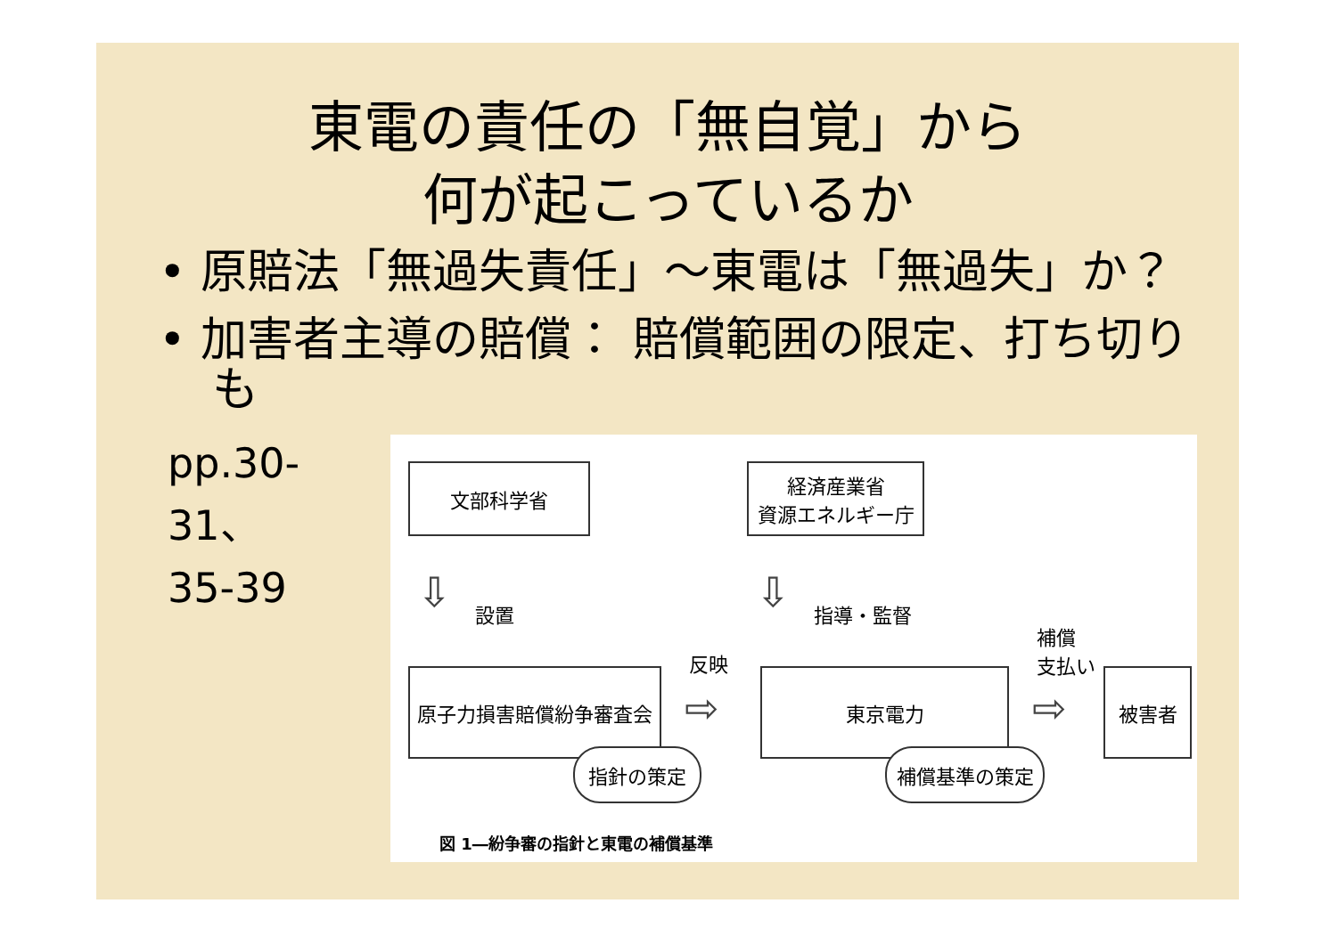東電の責任の「無自覚」から
何が起こっているか
• 原賠法「無過失責任」～東電は「無過失」か？
• 加害者主導の賠償： 賠償範囲の限定、打ち切りも
pp.30-31、
35-39
文部科学省
経済産業省
資源エネルギー庁
⇩ 設置 ⇩ 指導・監督
反映
補償
支払い
原子力損害賠償紛争審査会
⇨
東京電力
⇨
被害者
指針の策定 補償基準の策定
図 1―紛争審の指針と東電の補償基準